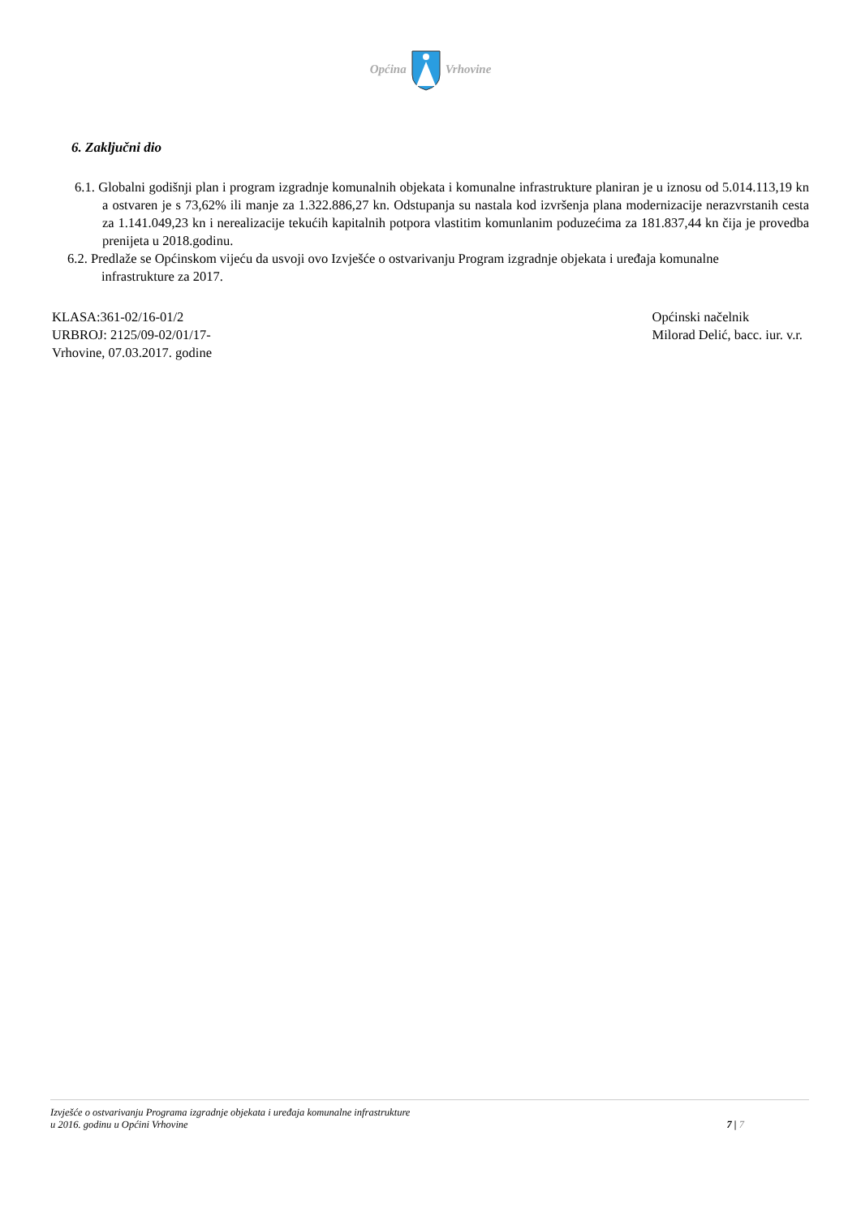OpćinaVrhovine
6. Zaključni dio
6.1. Globalni godišnji plan i program izgradnje komunalnih objekata i komunalne infrastrukture planiran je u iznosu od 5.014.113,19 kn a ostvaren je s 73,62% ili manje za 1.322.886,27 kn. Odstupanja su nastala kod izvršenja plana modernizacije nerazvrstanih cesta za 1.141.049,23 kn i nerealizacije tekućih kapitalnih potpora vlastitim komunlanim poduzećima za 181.837,44 kn čija je provedba prenijeta u 2018.godinu.
6.2. Predlaže se Općinskom vijeću da usvoji ovo Izvješće o ostvarivanju Program izgradnje objekata i uređaja komunalne infrastrukture za 2017.
KLASA:361-02/16-01/2
URBROJ: 2125/09-02/01/17-
Vrhovine, 07.03.2017. godine
Općinski načelnik
Milorad Delić, bacc. iur. v.r.
Izvješće o ostvarivanju Programa izgradnje objekata i uređaja komunalne infrastrukture
u 2016. godinu u Općini Vrhovine
7 | 7